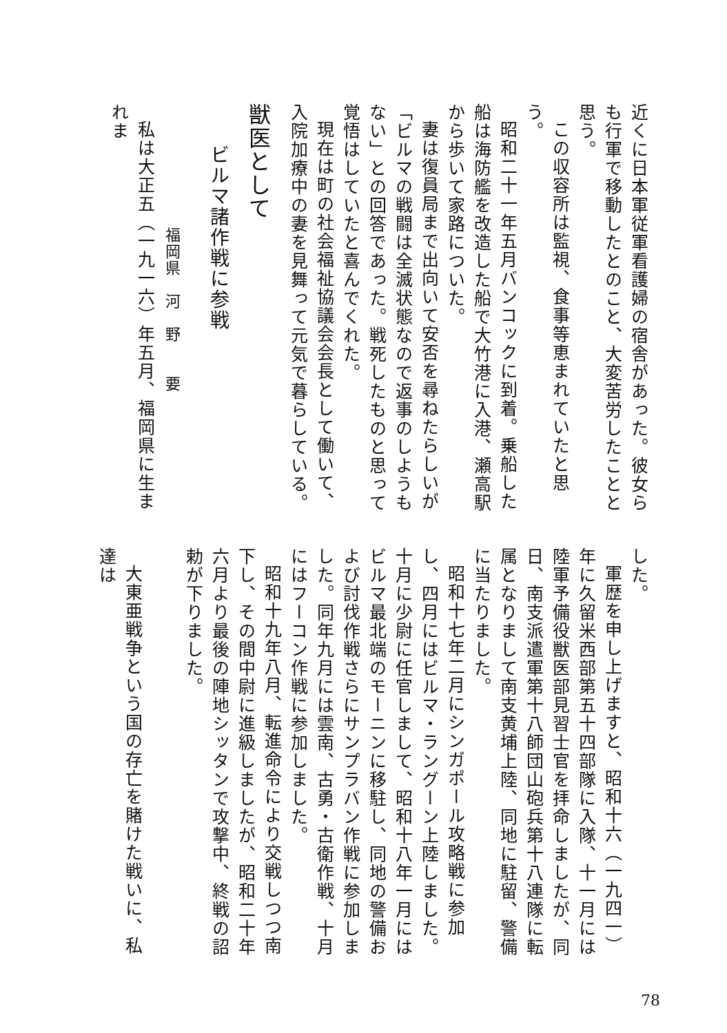近くに日本軍従軍看護婦の宿舎があった。彼女らも行軍で移動したとのこと、大変苦労したことと思う。
この収容所は監視、食事等恵まれていたと思う。
昭和二十一年五月バンコックに到着。乗船した船は海防艦を改造した船で大竹港に入港、瀬高駅から歩いて家路についた。
妻は復員局まで出向いて安否を尋ねたらしいが「ビルマの戦闘は全滅状態なので返事のしようもない」との回答であった。戦死したものと思って覚悟はしていたと喜んでくれた。
現在は町の社会福祉協議会会長として働いて、入院加療中の妻を見舞って元気で暮らしている。
獣医として
ビルマ諸作戦に参戦
福岡県　河　野　　要
私は大正五（一九一六）年五月、福岡県に生まれま
した。
軍歴を申し上げますと、昭和十六（一九四一）年に久留米西部第五十四部隊に入隊、十一月には陸軍予備役獣医部見習士官を拝命しましたが、同日、南支派遣軍第十八師団山砲兵第十八連隊に転属となりまして南支黄埔上陸、同地に駐留、警備に当たりました。
昭和十七年二月にシンガポール攻略戦に参加し、四月にはビルマ・ラングーン上陸しました。十月に少尉に任官しまして、昭和十八年一月にはビルマ最北端のモーニンに移駐し、同地の警備および討伐作戦さらにサンプラバン作戦に参加しました。同年九月には雲南、古勇・古衛作戦、十月にはフーコン作戦に参加しました。
昭和十九年八月、転進命令により交戦しつつ南下し、その間中尉に進級しましたが、昭和二十年六月より最後の陣地シッタンで攻撃中、終戦の詔勅が下りました。
大東亜戦争という国の存亡を賭けた戦いに、私達は
78